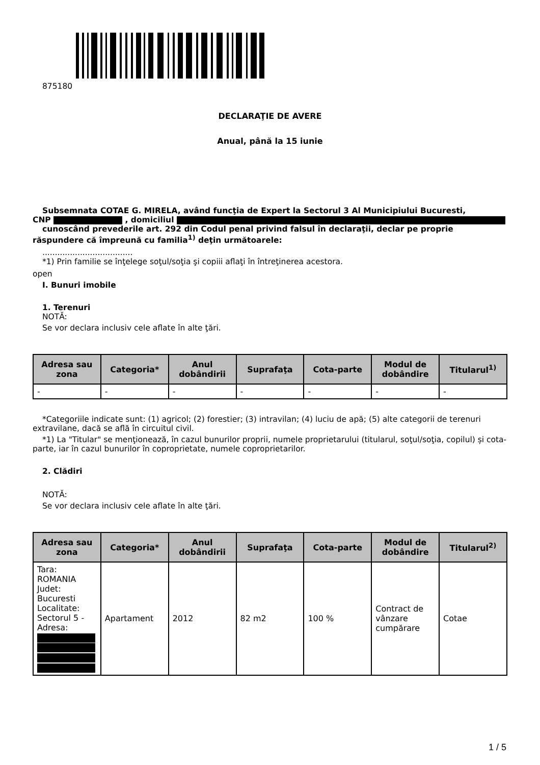875180
DECLARAŢIE DE AVERE
Anual, până la 15 iunie
Subsemnata COTAE G. MIRELA, având funcţia de Expert la Sectorul 3 Al Municipiului Bucuresti,
CNP , domiciliul
cunoscând prevederile art. 292 din Codul penal privind falsul în declaraţii, declar pe proprie
răspundere că împreună cu familia<sup>1)</sup> deţin următoarele:
....................................
*1) Prin familie se înţelege soţul/soţia şi copiii aflaţi în întreţinerea acestora.
open
I. Bunuri imobile
1. Terenuri
NOTĂ:
Se vor declara inclusiv cele aflate în alte ţări.
| Adresa sau zona | Categoria* | Anul dobândirii | Suprafaţa | Cota-parte | Modul de dobândire | Titularul<sup>1)</sup> |
| --- | --- | --- | --- | --- | --- | --- |
| - | - | - | - | - | - | - |
*Categoriile indicate sunt: (1) agricol; (2) forestier; (3) intravilan; (4) luciu de apă; (5) alte categorii de terenuri extravilane, dacă se află în circuitul civil.
*1) La "Titular" se menţionează, în cazul bunurilor proprii, numele proprietarului (titularul, soţul/soţia, copilul) și cota-parte, iar în cazul bunurilor în coproprietate, numele coproprietarilor.
2. Clădiri
NOTĂ:
Se vor declara inclusiv cele aflate în alte ţări.
| Adresa sau zona | Categoria* | Anul dobândirii | Suprafaţa | Cota-parte | Modul de dobândire | Titularul<sup>2)</sup> |
| --- | --- | --- | --- | --- | --- | --- |
| Tara: ROMANIA Judet: Bucuresti Localitate: Sectorul 5 - Adresa: | Apartament | 2012 | 82 m2 | 100 % | Contract de vânzare cumpărare | Cotae |
1 / 5